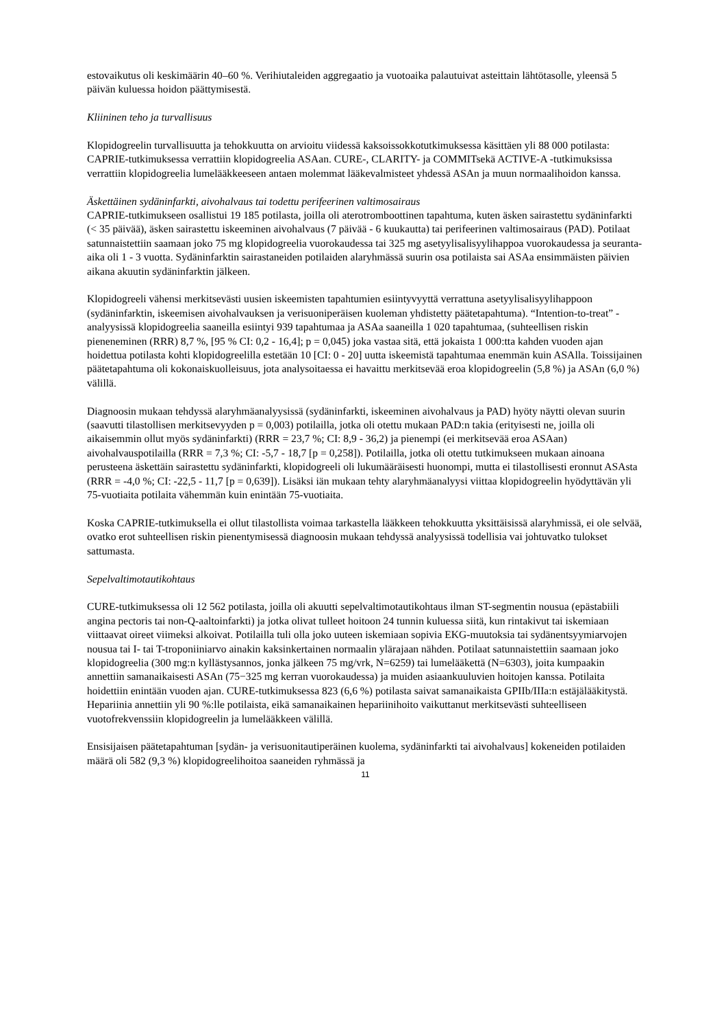estovaikutus oli keskimäärin 40–60 %. Verihiutaleiden aggregaatio ja vuotoaika palautuivat asteittain lähtötasolle, yleensä 5 päivän kuluessa hoidon päättymisestä.
Kliininen teho ja turvallisuus
Klopidogreelin turvallisuutta ja tehokkuutta on arvioitu viidessä kaksoissokkotutkimuksessa käsittäen yli 88 000 potilasta: CAPRIE-tutkimuksessa verrattiin klopidogreelia ASAan. CURE-, CLARITY- ja COMMITsekä ACTIVE-A -tutkimuksissa verrattiin klopidogreelia lumelääkkeeseen antaen molemmat lääkevalmisteet yhdessä ASAn ja muun normaalihoidon kanssa.
Äskettäinen sydäninfarkti, aivohalvaus tai todettu perifeerinen valtimosairaus
CAPRIE-tutkimukseen osallistui 19 185 potilasta, joilla oli aterotromboottinen tapahtuma, kuten äsken sairastettu sydäninfarkti (< 35 päivää), äsken sairastettu iskeeminen aivohalvaus (7 päivää - 6 kuukautta) tai perifeerinen valtimosairaus (PAD). Potilaat satunnaistettiin saamaan joko 75 mg klopidogreelia vuorokaudessa tai 325 mg asetyylisalisyylihappoa vuorokaudessa ja seuranta-aika oli 1 - 3 vuotta. Sydäninfarktin sairastaneiden potilaiden alaryhmässä suurin osa potilaista sai ASAa ensimmäisten päivien aikana akuutin sydäninfarktin jälkeen.
Klopidogreeli vähensi merkitsevästi uusien iskeemisten tapahtumien esiintyvyyttä verrattuna asetyylisalisyylihappoon (sydäninfarktin, iskeemisen aivohalvauksen ja verisuoniperäisen kuoleman yhdistetty päätetapahtuma). “Intention-to-treat” -analyysissä klopidogreelia saaneilla esiintyi 939 tapahtumaa ja ASAa saaneilla 1 020 tapahtumaa, (suhteellisen riskin pieneneminen (RRR) 8,7 %, [95 % CI: 0,2 - 16,4]; p = 0,045) joka vastaa sitä, että jokaista 1 000:tta kahden vuoden ajan hoidettua potilasta kohti klopidogreelilla estetään 10 [CI: 0 - 20] uutta iskeemistä tapahtumaa enemmän kuin ASAlla. Toissijainen päätetapahtuma oli kokonaiskuolleisuus, jota analysoitaessa ei havaittu merkitsevää eroa klopidogreelin (5,8 %) ja ASAn (6,0 %) välillä.
Diagnoosin mukaan tehdyssä alaryhmäanalyysissä (sydäninfarkti, iskeeminen aivohalvaus ja PAD) hyöty näytti olevan suurin (saavutti tilastollisen merkitsevyyden p = 0,003) potilailla, jotka oli otettu mukaan PAD:n takia (erityisesti ne, joilla oli aikaisemmin ollut myös sydäninfarkti) (RRR = 23,7 %; CI: 8,9 - 36,2) ja pienempi (ei merkitsevää eroa ASAan) aivohalvauspotilailla (RRR = 7,3 %; CI: -5,7 - 18,7 [p = 0,258]). Potilailla, jotka oli otettu tutkimukseen mukaan ainoana perusteena äskettäin sairastettu sydäninfarkti, klopidogreeli oli lukumääräisesti huonompi, mutta ei tilastollisesti eronnut ASAsta (RRR = -4,0 %; CI: -22,5 - 11,7 [p = 0,639]). Lisäksi iän mukaan tehty alaryhmäanalyysi viittaa klopidogreelin hyödyttävän yli 75-vuotiaita potilaita vähemmän kuin enintään 75-vuotiaita.
Koska CAPRIE-tutkimuksella ei ollut tilastollista voimaa tarkastella lääkkeen tehokkuutta yksittäisissä alaryhmissä, ei ole selvää, ovatko erot suhteellisen riskin pienentymisessä diagnoosin mukaan tehdyssä analyysissä todellisia vai johtuvatko tulokset sattumasta.
Sepelvaltimotautikohtaus
CURE-tutkimuksessa oli 12 562 potilasta, joilla oli akuutti sepelvaltimotautikohtaus ilman ST-segmentin nousua (epästabiili angina pectoris tai non-Q-aaltoinfarkti) ja jotka olivat tulleet hoitoon 24 tunnin kuluessa siitä, kun rintakivut tai iskemiaan viittaavat oireet viimeksi alkoivat. Potilailla tuli olla joko uuteen iskemiaan sopivia EKG-muutoksia tai sydänentsyymiarvojen nousua tai I- tai T-troponiiniarvo ainakin kaksinkertainen normaalin ylärajaan nähden. Potilaat satunnaistettiin saamaan joko klopidogreelia (300 mg:n kyllästysannos, jonka jälkeen 75 mg/vrk, N=6259) tai lumelääkettä (N=6303), joita kumpaakin annettiin samanaikaisesti ASAn (75−325 mg kerran vuorokaudessa) ja muiden asiaankuuluvien hoitojen kanssa. Potilaita hoidettiin enintään vuoden ajan. CURE-tutkimuksessa 823 (6,6 %) potilasta saivat samanaikaista GPIIb/IIIa:n estäjälääkitystä. Hepariinia annettiin yli 90 %:lle potilaista, eikä samanaikainen hepariinihoito vaikuttanut merkitsevästi suhteelliseen vuotofrekvenssiin klopidogreelin ja lumelääkkeen välillä.
Ensisijaisen päätetapahtuman [sydän- ja verisuonitautiperäinen kuolema, sydäninfarkti tai aivohalvaus] kokeneiden potilaiden määrä oli 582 (9,3 %) klopidogreelihoitoa saaneiden ryhmässä ja
11